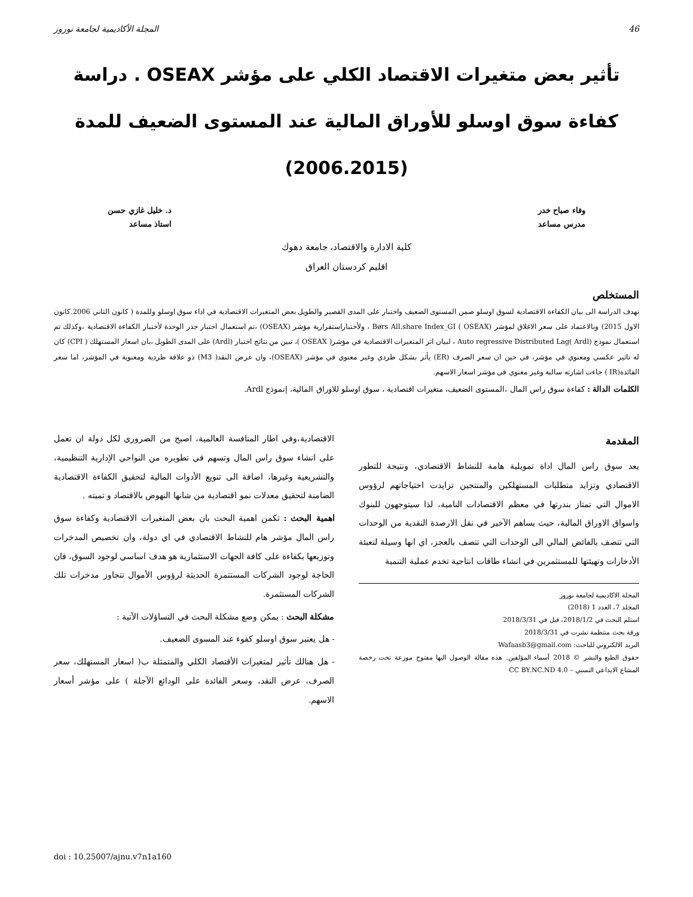46 المجلة الأكاديمية لجامعة نوروز
تأثير بعض متغيرات الاقتصاد الكلي على مؤشر OSEAX . دراسة كفاءة سوق اوسلو للأوراق المالية عند المستوى الضعيف للمدة (2006.2015)
وفاء صباح خدر
مدرس مساعد
د. خليل غازي حسن
استاذ مساعد
كلية الادارة والاقتصاد، جامعة دهوك
اقليم كردستان العراق
المستخلص
تهدف الدراسة الى بيان الكفاءة الاقتصادية لسوق اوسلو ضمن المستوى الضعيف واختبار على المدى القصير والطويل بعض المتغيرات الاقتصادية في اداء سوق اوسلو وللمدة ( كانون الثاني 2006.كانون الاول 2015) وبالاعتماد على سعر الاغلاق لمؤشر Børs All.share Index_GI ( OSEAX) ، ولأختباراستقرارية مؤشر (OSEAX) ،تم استعمال اختبار جذر الوحدة لأختبار الكفاءة الاقتصادية ،وكذلك تم استعمال نموذج Auto regressive Distributed Lag( Ardl) ، لبيان اثر المتغيرات الاقتصادية في مؤشر( OSEAX )، تبين من نتائج اختبار (Ardl) على المدى الطويل ،بان اسعار المستهلك ( CPI) كان له تاثير عكسي ومعنوي في مؤشر، في حين ان سعر الصرف (ER) يأثر بشكل طردي وغير معنوي في مؤشر (OSEAX)، وان عرض النقد( M3) ذو علاقة طردية ومعنوية في المؤشر، اما سعر الفائدة(IR ) جاءت اشارته سالبة وغير معنوي في مؤشر اسعار الاسهم.
الكلمات الدالة : كفاءة سوق راس المال ،المستوى الضعيف، متغيرات اقتصادية ، سوق اوسلو للاوراق المالية، إنموذج Ardl.
المقدمة
يعد سوق راس المال اداة تمويلية هامة للنشاط الاقتصادي، ونتيجة للتطور الاقتصادي وتزايد متطلبات المستهلكين والمنتجين تزايدت احتياجاتهم لرؤوس الاموال التي تمتاز بندرتها في معظم الاقتصادات النامية، لذا سيتوجهون للبنوك واسواق الاوراق المالية، حيث يساهم الآخير في نقل الارصدة النقدية من الوحدات التي تتصف بالفائض المالي الى الوحدات التي تتصف بالعجز، اي انها وسيلة لتعبئة الأدخارات وتهيئتها للمستثمرين في انشاء طاقات انتاجية تخدم عملية التنمية
المجلة الاكاديمية لجامعة نوروز
المجلد 7، العدد 1 (2018)
استلم البحث في 2018/1/2، قبل في 2018/3/31
ورقة بحث منتظمة نشرت في 2018/3/31
البريد الالكتروني للباحث: Wafaasb3@gmail.com
حقوق الطبع والنشر © 2018 أسماء المؤلفين. هذه مقالة الوصول اليها مفتوح موزعة تحت رخصة المشاع الايداعي النسبي – CC BY.NC.ND 4.0
الاقتصادية،وفي اطار المنافسة العالمية، اصبح من الضروري لكل دولة ان تعمل على انشاء سوق راس المال وتسهم في تطويره من النواحي الإدارية التنظيمية، والتشريعية وغيرها، اضافة الى تنويع الأدوات المالية لتحقيق الكفاءة الاقتصادية الضامنة لتحقيق معدلات نمو اقتصادية من شانها النهوض بالاقتصاد و تميته .
اهمية البحث : تكمن اهمية البحث بان بعض المتغيرات الاقتصادية وكفاءة سوق راس المال مؤشر هام للنشاط الاقتصادي في اي دولة، وان تخصيص المدخرات وتوزيعها بكفاءة على كافة الجهات الاستثمارية هو هدف اساسي لوجود السوق، فان الحاجة لوجود الشركات المستثمرة الحديثة لرؤوس الأموال تتجاوز مدخرات تلك الشركات المستثمرة.
مشكلة البحث : يمكن وضع مشكلة البحث في التساؤلات الأتية :
- هل يعتبر سوق اوسلو كفوء عند المسوى الضعيف.
- هل هنالك تأثير لمتغيرات الأقتصاد الكلي والمتمثلة ب( اسعار المستهلك، سعر الصرف، عرض النقد، وسعر الفائدة على الودائع الآجلة ) على مؤشر أسعار الاسهم.
doi : 10.25007/ajnu.v7n1a160